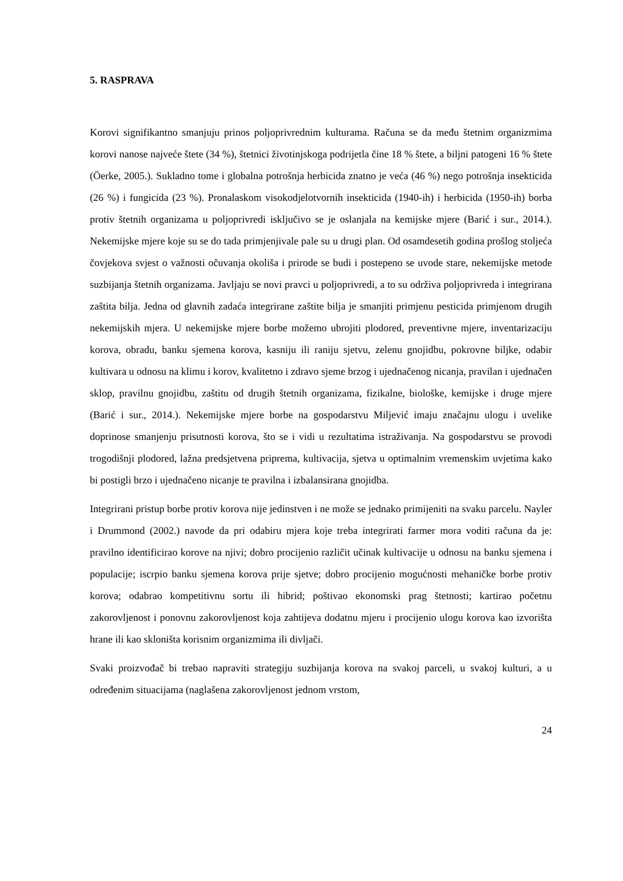5. RASPRAVA
Korovi signifikantno smanjuju prinos poljoprivrednim kulturama. Računa se da među štetnim organizmima korovi nanose najveće štete (34 %), štetnici životinjskoga podrijetla čine 18 % štete, a biljni patogeni 16 % štete (Öerke, 2005.). Sukladno tome i globalna potrošnja herbicida znatno je veća (46 %) nego potrošnja insekticida (26 %) i fungicida (23 %). Pronalaskom visokodjelotvornih insekticida (1940-ih) i herbicida (1950-ih) borba protiv štetnih organizama u poljoprivredi isključivo se je oslanjala na kemijske mjere (Barić i sur., 2014.). Nekemijske mjere koje su se do tada primjenjivale pale su u drugi plan. Od osamdesetih godina prošlog stoljeća čovjekova svjest o važnosti očuvanja okoliša i prirode se budi i postepeno se uvode stare, nekemijske metode suzbijanja štetnih organizama. Javljaju se novi pravci u poljoprivredi, a to su održiva poljoprivreda i integrirana zaštita bilja. Jedna od glavnih zadaća integrirane zaštite bilja je smanjiti primjenu pesticida primjenom drugih nekemijskih mjera. U nekemijske mjere borbe možemo ubrojiti plodored, preventivne mjere, inventarizaciju korova, obradu, banku sjemena korova, kasniju ili raniju sjetvu, zelenu gnojidbu, pokrovne biljke, odabir kultivara u odnosu na klimu i korov, kvalitetno i zdravo sjeme brzog i ujednačenog nicanja, pravilan i ujednačen sklop, pravilnu gnojidbu, zaštitu od drugih štetnih organizama, fizikalne, biološke, kemijske i druge mjere (Barić i sur., 2014.). Nekemijske mjere borbe na gospodarstvu Miljević imaju značajnu ulogu i uvelike doprinose smanjenju prisutnosti korova, što se i vidi u rezultatima istraživanja. Na gospodarstvu se provodi trogodišnji plodored, lažna predsjetvena priprema, kultivacija, sjetva u optimalnim vremenskim uvjetima kako bi postigli brzo i ujednačeno nicanje te pravilna i izbalansirana gnojidba.
Integrirani pristup borbe protiv korova nije jedinstven i ne može se jednako primijeniti na svaku parcelu. Nayler i Drummond (2002.) navode da pri odabiru mjera koje treba integrirati farmer mora voditi računa da je: pravilno identificirao korove na njivi; dobro procijenio različit učinak kultivacije u odnosu na banku sjemena i populacije; iscrpio banku sjemena korova prije sjetve; dobro procijenio mogućnosti mehaničke borbe protiv korova; odabrao kompetitivnu sortu ili hibrid; poštivao ekonomski prag štetnosti; kartirao početnu zakorovljenost i ponovnu zakorovljenost koja zahtijeva dodatnu mjeru i procijenio ulogu korova kao izvorišta hrane ili kao skloništa korisnim organizmima ili divljači.
Svaki proizvođač bi trebao napraviti strategiju suzbijanja korova na svakoj parceli, u svakoj kulturi, a u određenim situacijama (naglašena zakorovljenost jednom vrstom,
24